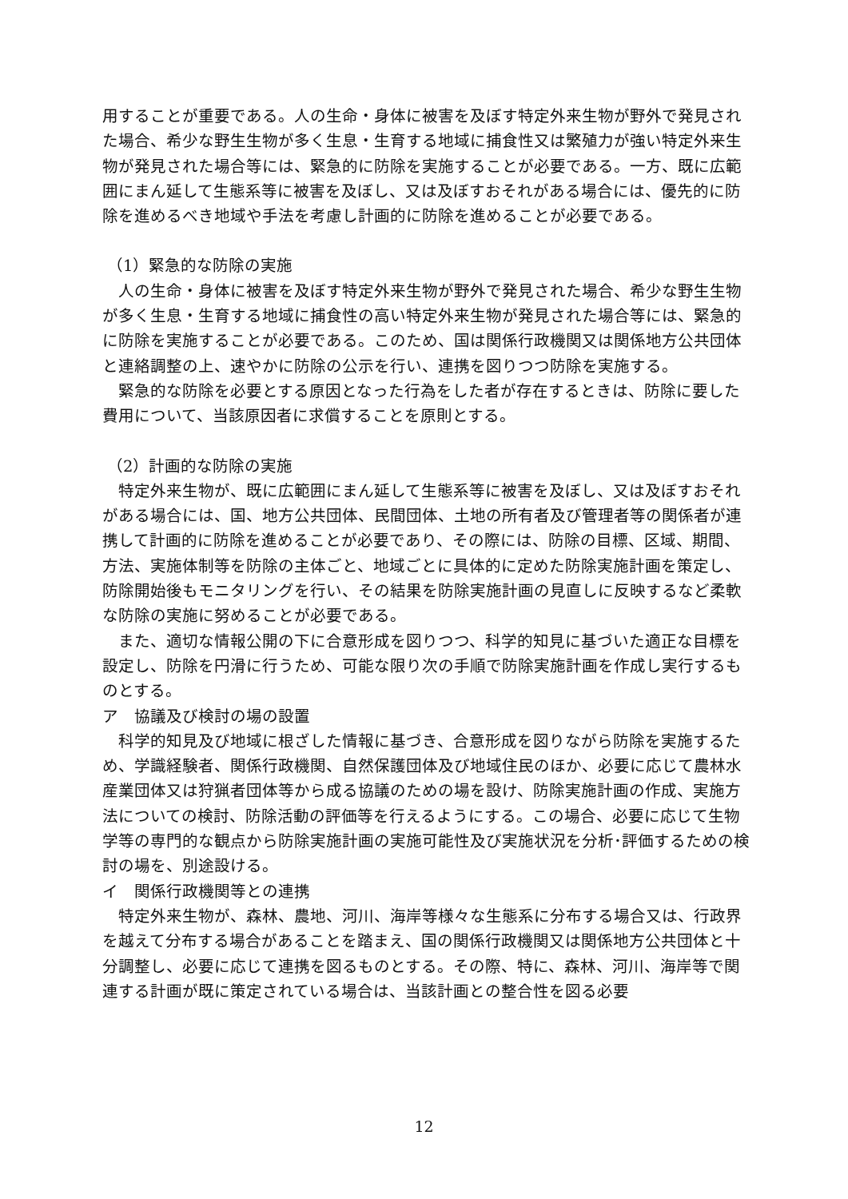用することが重要である。人の生命・身体に被害を及ぼす特定外来生物が野外で発見された場合、希少な野生生物が多く生息・生育する地域に捕食性又は繁殖力が強い特定外来生物が発見された場合等には、緊急的に防除を実施することが必要である。一方、既に広範囲にまん延して生態系等に被害を及ぼし、又は及ぼすおそれがある場合には、優先的に防除を進めるべき地域や手法を考慮し計画的に防除を進めることが必要である。
（1）緊急的な防除の実施
人の生命・身体に被害を及ぼす特定外来生物が野外で発見された場合、希少な野生生物が多く生息・生育する地域に捕食性の高い特定外来生物が発見された場合等には、緊急的に防除を実施することが必要である。このため、国は関係行政機関又は関係地方公共団体と連絡調整の上、速やかに防除の公示を行い、連携を図りつつ防除を実施する。
緊急的な防除を必要とする原因となった行為をした者が存在するときは、防除に要した費用について、当該原因者に求償することを原則とする。
（2）計画的な防除の実施
特定外来生物が、既に広範囲にまん延して生態系等に被害を及ぼし、又は及ぼすおそれがある場合には、国、地方公共団体、民間団体、土地の所有者及び管理者等の関係者が連携して計画的に防除を進めることが必要であり、その際には、防除の目標、区域、期間、方法、実施体制等を防除の主体ごと、地域ごとに具体的に定めた防除実施計画を策定し、防除開始後もモニタリングを行い、その結果を防除実施計画の見直しに反映するなど柔軟な防除の実施に努めることが必要である。
また、適切な情報公開の下に合意形成を図りつつ、科学的知見に基づいた適正な目標を設定し、防除を円滑に行うため、可能な限り次の手順で防除実施計画を作成し実行するものとする。
ア　協議及び検討の場の設置
科学的知見及び地域に根ざした情報に基づき、合意形成を図りながら防除を実施するため、学識経験者、関係行政機関、自然保護団体及び地域住民のほか、必要に応じて農林水産業団体又は狩猟者団体等から成る協議のための場を設け、防除実施計画の作成、実施方法についての検討、防除活動の評価等を行えるようにする。この場合、必要に応じて生物学等の専門的な観点から防除実施計画の実施可能性及び実施状況を分析･評価するための検討の場を、別途設ける。
イ　関係行政機関等との連携
特定外来生物が、森林、農地、河川、海岸等様々な生態系に分布する場合又は、行政界を越えて分布する場合があることを踏まえ、国の関係行政機関又は関係地方公共団体と十分調整し、必要に応じて連携を図るものとする。その際、特に、森林、河川、海岸等で関連する計画が既に策定されている場合は、当該計画との整合性を図る必要
12